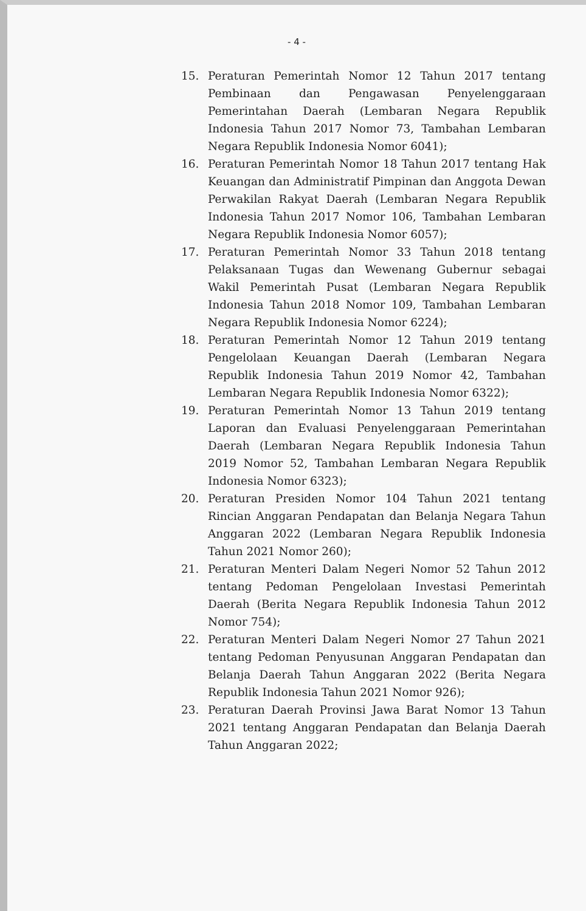- 4 -
15. Peraturan Pemerintah Nomor 12 Tahun 2017 tentang Pembinaan dan Pengawasan Penyelenggaraan Pemerintahan Daerah (Lembaran Negara Republik Indonesia Tahun 2017 Nomor 73, Tambahan Lembaran Negara Republik Indonesia Nomor 6041);
16. Peraturan Pemerintah Nomor 18 Tahun 2017 tentang Hak Keuangan dan Administratif Pimpinan dan Anggota Dewan Perwakilan Rakyat Daerah (Lembaran Negara Republik Indonesia Tahun 2017 Nomor 106, Tambahan Lembaran Negara Republik Indonesia Nomor 6057);
17. Peraturan Pemerintah Nomor 33 Tahun 2018 tentang Pelaksanaan Tugas dan Wewenang Gubernur sebagai Wakil Pemerintah Pusat (Lembaran Negara Republik Indonesia Tahun 2018 Nomor 109, Tambahan Lembaran Negara Republik Indonesia Nomor 6224);
18. Peraturan Pemerintah Nomor 12 Tahun 2019 tentang Pengelolaan Keuangan Daerah (Lembaran Negara Republik Indonesia Tahun 2019 Nomor 42, Tambahan Lembaran Negara Republik Indonesia Nomor 6322);
19. Peraturan Pemerintah Nomor 13 Tahun 2019 tentang Laporan dan Evaluasi Penyelenggaraan Pemerintahan Daerah (Lembaran Negara Republik Indonesia Tahun 2019 Nomor 52, Tambahan Lembaran Negara Republik Indonesia Nomor 6323);
20. Peraturan Presiden Nomor 104 Tahun 2021 tentang Rincian Anggaran Pendapatan dan Belanja Negara Tahun Anggaran 2022 (Lembaran Negara Republik Indonesia Tahun 2021 Nomor 260);
21. Peraturan Menteri Dalam Negeri Nomor 52 Tahun 2012 tentang Pedoman Pengelolaan Investasi Pemerintah Daerah (Berita Negara Republik Indonesia Tahun 2012 Nomor 754);
22. Peraturan Menteri Dalam Negeri Nomor 27 Tahun 2021 tentang Pedoman Penyusunan Anggaran Pendapatan dan Belanja Daerah Tahun Anggaran 2022 (Berita Negara Republik Indonesia Tahun 2021 Nomor 926);
23. Peraturan Daerah Provinsi Jawa Barat Nomor 13 Tahun 2021 tentang Anggaran Pendapatan dan Belanja Daerah Tahun Anggaran 2022;